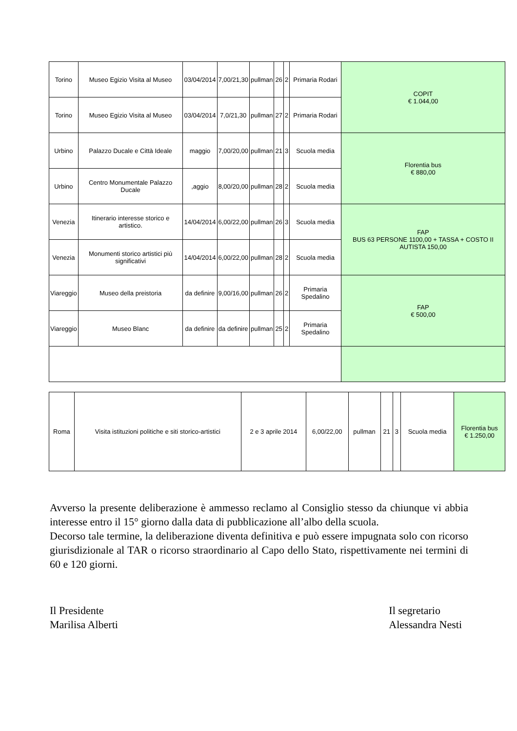| Torino | Museo Egizio Visita al Museo | 03/04/2014 | 7,00/21,30 | pullman | 26 | 2 | Primaria Rodari | COPIT € 1.044,00 |
| Torino | Museo Egizio Visita al Museo | 03/04/2014 | 7,0/21,30 | pullman | 27 | 2 | Primaria Rodari | |
| Urbino | Palazzo Ducale e Città Ideale | maggio | 7,00/20,00 | pullman | 21 | 3 | Scuola media | Florentia bus € 880,00 |
| Urbino | Centro Monumentale Palazzo Ducale | ,aggio | 8,00/20,00 | pullman | 28 | 2 | Scuola media | |
| Venezia | Itinerario interesse storico e artistico. | 14/04/2014 | 6,00/22,00 | pullman | 26 | 3 | Scuola media | FAP BUS 63 PERSONE 1100,00 + TASSA + COSTO II AUTISTA 150,00 |
| Venezia | Monumenti storico artistici più significativi | 14/04/2014 | 6,00/22,00 | pullman | 28 | 2 | Scuola media | |
| Viareggio | Museo della preistoria | da definire | 9,00/16,00 | pullman | 26 | 2 | Primaria Spedalino | FAP € 500,00 |
| Viareggio | Museo Blanc | da definire | da definire | pullman | 25 | 2 | Primaria Spedalino | |
| Roma | Visita istituzioni politiche e siti storico-artistici | 2 e 3 aprile 2014 | 6,00/22,00 | pullman | 21 | 3 | Scuola media | Florentia bus € 1.250,00 |
Avverso la presente deliberazione è ammesso reclamo al Consiglio stesso da chiunque vi abbia interesse entro il 15° giorno dalla data di pubblicazione all’albo della scuola.
Decorso tale termine, la deliberazione diventa definitiva e può essere impugnata solo con ricorso giurisdizionale al TAR o ricorso straordinario al Capo dello Stato, rispettivamente nei termini di 60 e 120 giorni.
Il Presidente
Marilisa Alberti
Il segretario
Alessandra Nesti